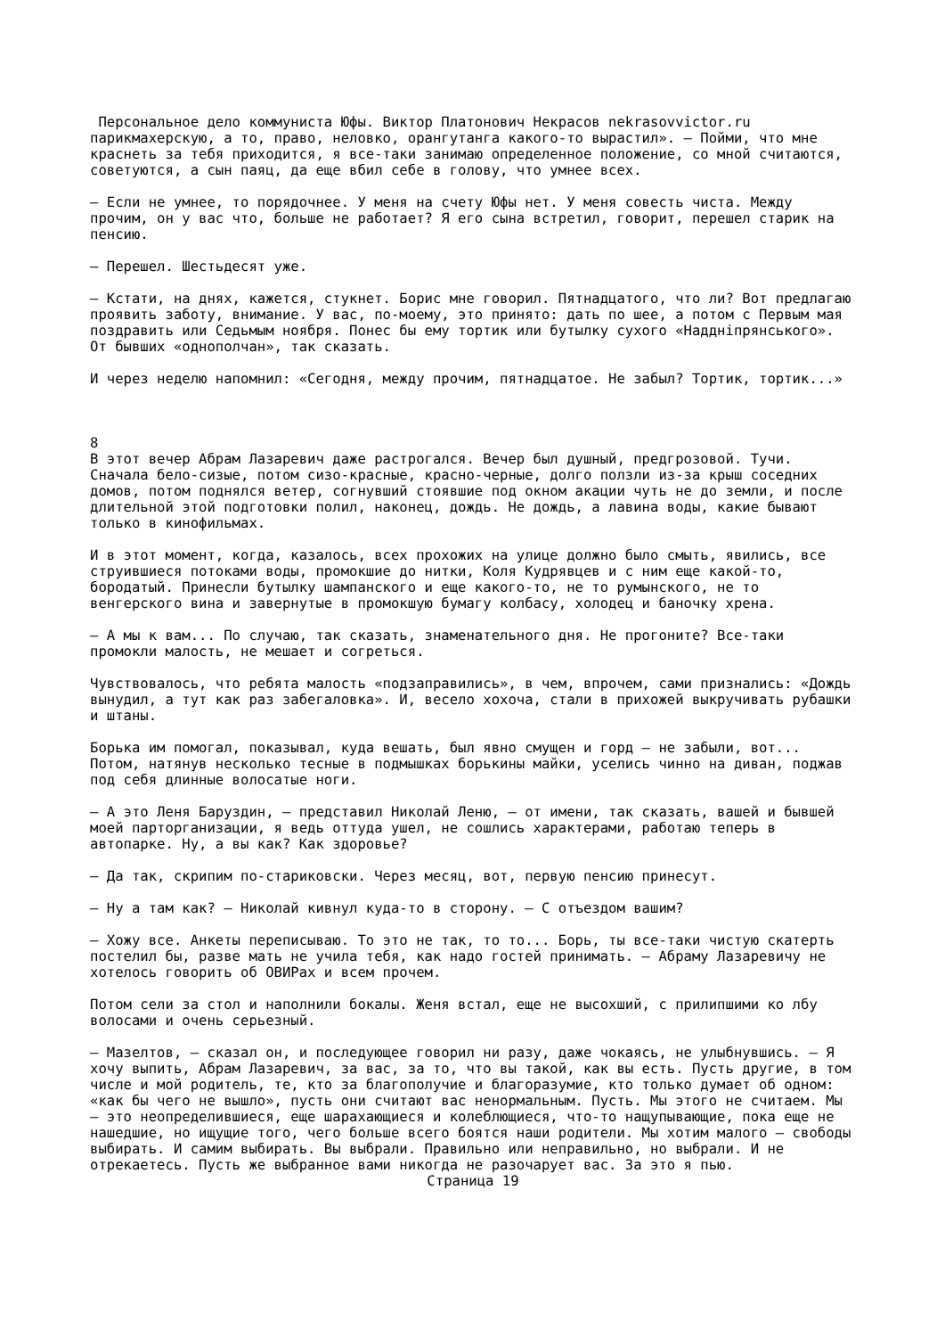Персональное дело коммуниста Юфы. Виктор Платонович Некрасов nekrasovvictor.ru
парикмахерскую, а то, право, неловко, орангутанга какого-то вырастил». — Пойми, что мне краснеть за тебя приходится, я все-таки занимаю определенное положение, со мной считаются, советуются, а сын паяц, да еще вбил себе в голову, что умнее всех.
— Если не умнее, то порядочнее. У меня на счету Юфы нет. У меня совесть чиста. Между прочим, он у вас что, больше не работает? Я его сына встретил, говорит, перешел старик на пенсию.
— Перешел. Шестьдесят уже.
— Кстати, на днях, кажется, стукнет. Борис мне говорил. Пятнадцатого, что ли? Вот предлагаю проявить заботу, внимание. У вас, по-моему, это принято: дать по шее, а потом с Первым мая поздравить или Седьмым ноября. Понес бы ему тортик или бутылку сухого «Наддніпрянського». От бывших «однополчан», так сказать.
И через неделю напомнил: «Сегодня, между прочим, пятнадцатое. Не забыл? Тортик, тортик...»
8
В этот вечер Абрам Лазаревич даже растрогался. Вечер был душный, предгрозовой. Тучи. Сначала бело-сизые, потом сизо-красные, красно-черные, долго ползли из-за крыш соседних домов, потом поднялся ветер, согнувший стоявшие под окном акации чуть не до земли, и после длительной этой подготовки полил, наконец, дождь. Не дождь, а лавина воды, какие бывают только в кинофильмах.
И в этот момент, когда, казалось, всех прохожих на улице должно было смыть, явились, все струившиеся потоками воды, промокшие до нитки, Коля Кудрявцев и с ним еще какой-то, бородатый. Принесли бутылку шампанского и еще какого-то, не то румынского, не то венгерского вина и завернутые в промокшую бумагу колбасу, холодец и баночку хрена.
— А мы к вам... По случаю, так сказать, знаменательного дня. Не прогоните? Все-таки промокли малость, не мешает и согреться.
Чувствовалось, что ребята малость «подзаправились», в чем, впрочем, сами признались: «Дождь вынудил, а тут как раз забегаловка». И, весело хохоча, стали в прихожей выкручивать рубашки и штаны.
Борька им помогал, показывал, куда вешать, был явно смущен и горд — не забыли, вот... Потом, натянув несколько тесные в подмышках борькины майки, уселись чинно на диван, поджав под себя длинные волосатые ноги.
— А это Леня Баруздин, — представил Николай Леню, — от имени, так сказать, вашей и бывшей моей парторганизации, я ведь оттуда ушел, не сошлись характерами, работаю теперь в автопарке. Ну, а вы как? Как здоровье?
— Да так, скрипим по-стариковски. Через месяц, вот, первую пенсию принесут.
— Ну а там как? — Николай кивнул куда-то в сторону. — С отъездом вашим?
— Хожу все. Анкеты переписываю. То это не так, то то... Борь, ты все-таки чистую скатерть постелил бы, разве мать не учила тебя, как надо гостей принимать. — Абраму Лазаревичу не хотелось говорить об ОВИРах и всем прочем.
Потом сели за стол и наполнили бокалы. Женя встал, еще не высохший, с прилипшими ко лбу волосами и очень серьезный.
— Мазелтов, — сказал он, и последующее говорил ни разу, даже чокаясь, не улыбнувшись. — Я хочу выпить, Абрам Лазаревич, за вас, за то, что вы такой, как вы есть. Пусть другие, в том числе и мой родитель, те, кто за благополучие и благоразумие, кто только думает об одном: «как бы чего не вышло», пусть они считают вас ненормальным. Пусть. Мы этого не считаем. Мы — это неопределившиеся, еще шарахающиеся и колеблющиеся, что-то нащупывающие, пока еще не нашедшие, но ищущие того, чего больше всего боятся наши родители. Мы хотим малого — свободы выбирать. И самим выбирать. Вы выбрали. Правильно или неправильно, но выбрали. И не отрекаетесь. Пусть же выбранное вами никогда не разочарует вас. За это я пью.
Страница 19